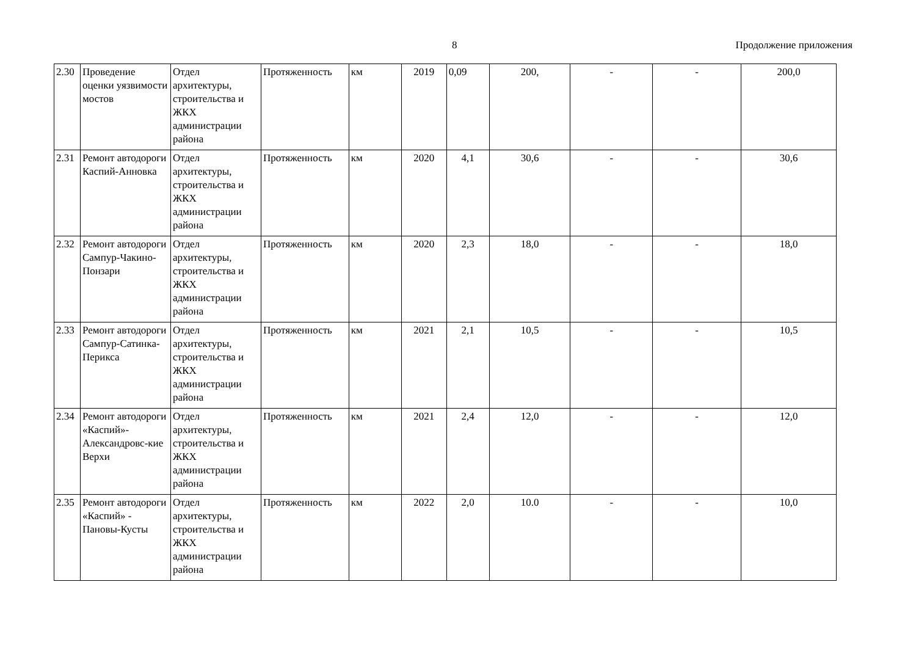8 Продолжение приложения
| 2.30 | Проведение оценки уязвимости мостов | Отдел архитектуры, строительства и ЖКХ администрации района | Протяженность | км | 2019 | 0,09 | 200, | - | - | 200,0 |
| 2.31 | Ремонт автодороги Каспий-Анновка | Отдел архитектуры, строительства и ЖКХ администрации района | Протяженность | км | 2020 | 4,1 | 30,6 | - | - | 30,6 |
| 2.32 | Ремонт автодороги Сампур-Чакино-Понзари | Отдел архитектуры, строительства и ЖКХ администрации района | Протяженность | км | 2020 | 2,3 | 18,0 | - | - | 18,0 |
| 2.33 | Ремонт автодороги Сампур-Сатинка-Перикса | Отдел архитектуры, строительства и ЖКХ администрации района | Протяженность | км | 2021 | 2,1 | 10,5 | - | - | 10,5 |
| 2.34 | Ремонт автодороги «Каспий»-Александровс-кие Верхи | Отдел архитектуры, строительства и ЖКХ администрации района | Протяженность | км | 2021 | 2,4 | 12,0 | - | - | 12,0 |
| 2.35 | Ремонт автодороги «Каспий» - Пановы-Кусты | Отдел архитектуры, строительства и ЖКХ администрации района | Протяженность | км | 2022 | 2,0 | 10.0 | - | - | 10,0 |